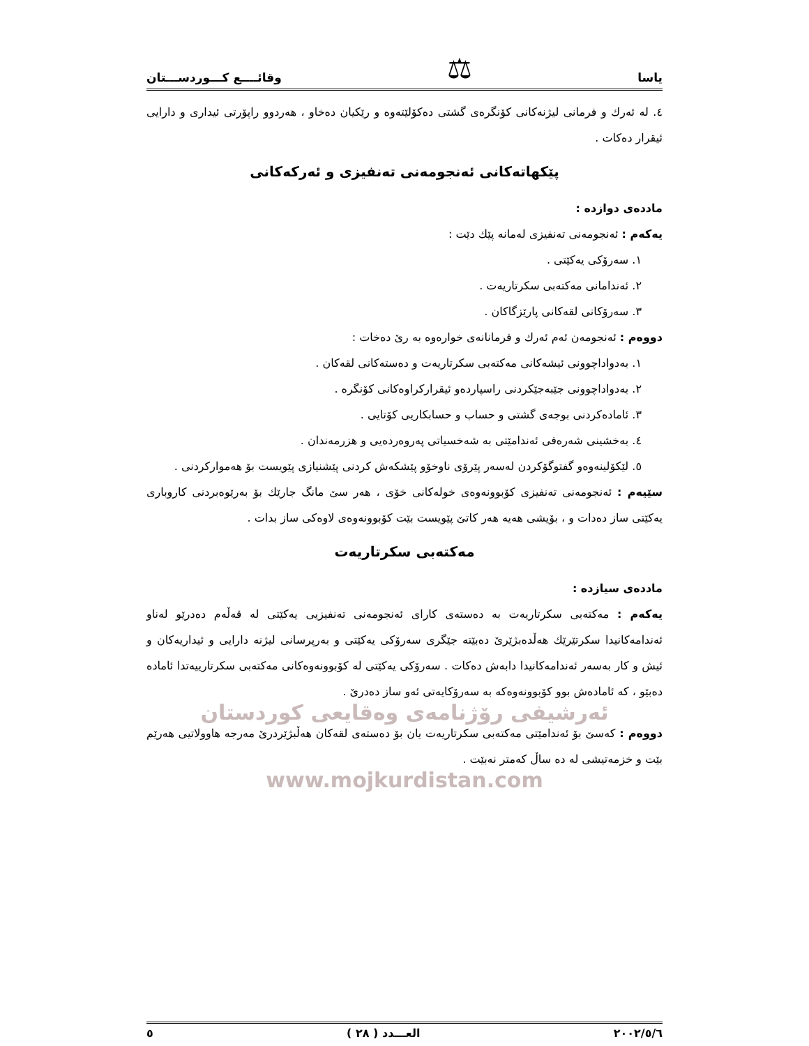یاسا ⚖ وقائــــع كـــوردســـتان
٤. له ئەرك و فرمانی لیژنەكانی كۆنگرەی گشتی دەكۆلێتەوە و رێكیان دەخاو ، هەردوو راپۆرتی ئیداری و دارایی ئیقرار دەكات .
پێكهاتەكانی ئەنجومەنی تەنفیزی و ئەركەكانی
ماددەی دوازدە :
یەكەم : ئەنجومەنی تەنفیزی لەمانە پێك دێت :
١. سەرۆكی یەكێتی .
٢. ئەندامانی مەكتەبی سكرتاریەت .
٣. سەرۆكانی لقەكانی پارێزگاكان .
دووەم : ئەنجومەن ئەم ئەرك و فرمانانەی خوارەوە بە رێ دەخات :
١. بەدواداچوونی ئیشەكانی مەكتەبی سكرتاریەت و دەستەكانی لقەكان .
٢. بەدواداچوونی جێبەجێكردنی راسپاردەو ئیقراركراوەكانی كۆنگرە .
٣. ئامادەكردنی بوجەی گشتی و حساب و حسابكاریی كۆتایی .
٤. بەخشینی شەرەفی ئەندامێتی بە شەخسیاتی پەروەردەیی و هزرمەندان .
٥. لێكۆلینەوەو گفتوگۆكردن لەسەر پێرۆی ناوخۆو پێشكەش كردنی پێشنیازی پێویست بۆ هەمواركردنی .
سێیەم : ئەنجومەنی تەنفیزی كۆبوونەوەی خولەكانی خۆی ، هەر سێ مانگ جارێك بۆ بەرێوەبردنی كاروباری یەكێتی ساز دەدات و ، بۆیشی هەیە هەر كاتێ پێویست بێت كۆبوونەوەی لاوەكی ساز بدات .
مەكتەبی سكرتاریەت
ماددەی سیازدە :
یەكەم : مەكتەبی سكرتاریەت بە دەستەی كارای ئەنجومەنی تەنفیزیی یەكێتی لە قەڵەم دەدرێو لەناو ئەندامەكانیدا سكرتێرێك هەڵدەبژێرێ دەبێتە جێگری سەرۆكی یەكێتی و بەرپرسانی لیژنە دارایی و ئیداریەكان و ئیش و كار بەسەر ئەندامەكانیدا دابەش دەكات . سەرۆكی یەكێتی لە كۆبوونەوەكانی مەكتەبی سكرتارییەتدا ئامادە دەبێو ، كە ئامادەش بوو كۆبوونەوەكە بە سەرۆكایەتی ئەو ساز دەدرێ .
ئەرشیفی رۆژنامەی وەقایعی كوردستان
دووەم : كەسێ بۆ ئەندامێتی مەكتەبی سكرتاریەت یان بۆ دەستەی لقەكان هەڵبژێردرێ مەرجە هاوولاتیی هەرێم بێت و خزمەتیشی لە دە ساڵ كەمتر نەبێت .
www.mojkurdistan.com
٢٠٠٢/٥/٦ العـــدد ( ٢٨ ) ٥